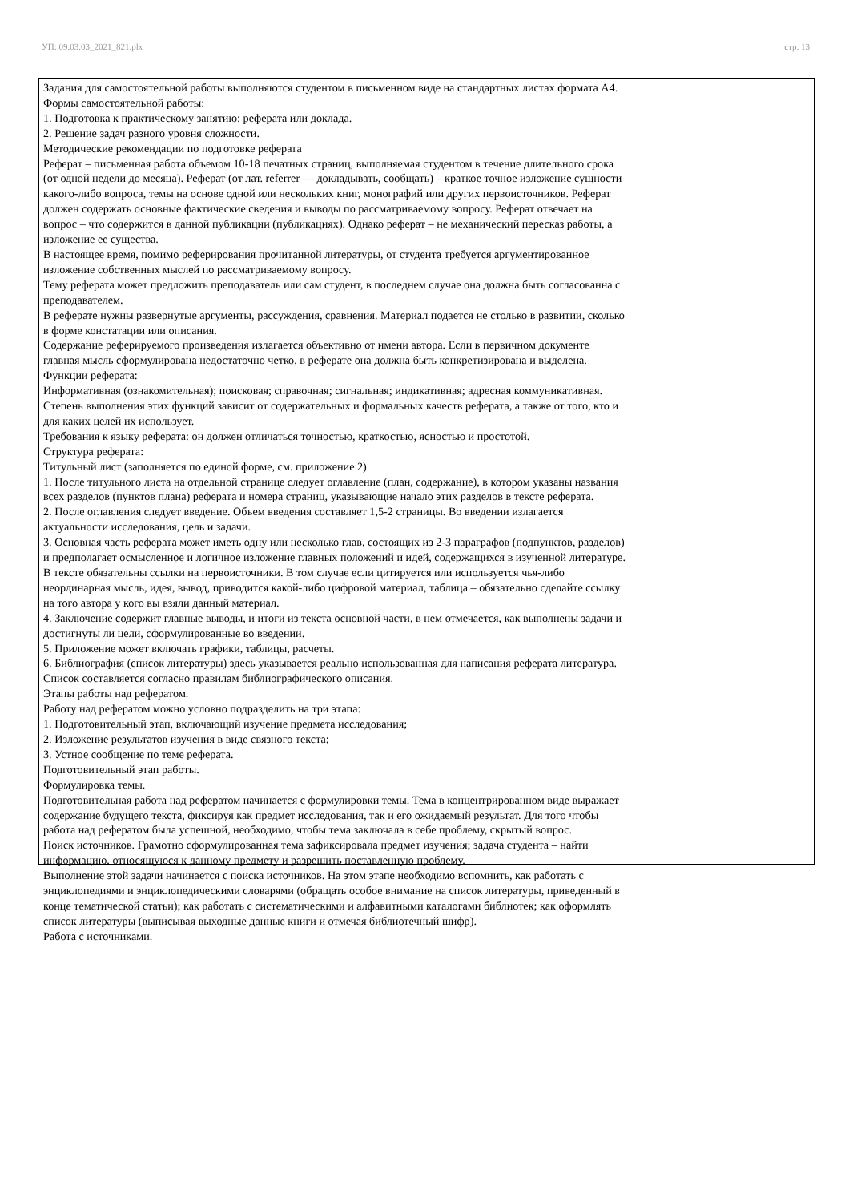УП: 09.03.03_2021_821.plx стр. 13
Задания для самостоятельной работы выполняются студентом в письменном виде на стандартных листах формата А4.
Формы самостоятельной работы:
1. Подготовка к практическому занятию: реферата или доклада.
2. Решение задач разного уровня сложности.
Методические рекомендации по подготовке реферата
Реферат – письменная работа объемом 10-18 печатных страниц, выполняемая студентом в течение длительного срока (от одной недели до месяца). Реферат (от лат. referrer — докладывать, сообщать) – краткое точное изложение сущности какого-либо вопроса, темы на основе одной или нескольких книг, монографий или других первоисточников. Реферат должен содержать основные фактические сведения и выводы по рассматриваемому вопросу. Реферат отвечает на вопрос – что содержится в данной публикации (публикациях). Однако реферат – не механический пересказ работы, а изложение ее существа.
В настоящее время, помимо реферирования прочитанной литературы, от студента требуется аргументированное изложение собственных мыслей по рассматриваемому вопросу.
Тему реферата может предложить преподаватель или сам студент, в последнем случае она должна быть согласованна с преподавателем.
В реферате нужны развернутые аргументы, рассуждения, сравнения. Материал подается не столько в развитии, сколько в форме констатации или описания.
Содержание реферируемого произведения излагается объективно от имени автора. Если в первичном документе главная мысль сформулирована недостаточно четко, в реферате она должна быть конкретизирована и выделена.
Функции реферата:
Информативная (ознакомительная); поисковая; справочная; сигнальная; индикативная; адресная коммуникативная. Степень выполнения этих функций зависит от содержательных и формальных качеств реферата, а также от того, кто и для каких целей их использует.
Требования к языку реферата: он должен отличаться точностью, краткостью, ясностью и простотой.
Структура реферата:
Титульный лист (заполняется по единой форме, см. приложение 2)
1. После титульного листа на отдельной странице следует оглавление (план, содержание), в котором указаны названия всех разделов (пунктов плана) реферата и номера страниц, указывающие начало этих разделов в тексте реферата.
2. После оглавления следует введение. Объем введения составляет 1,5-2 страницы. Во введении излагается актуальности исследования, цель и задачи.
3. Основная часть реферата может иметь одну или несколько глав, состоящих из 2-3 параграфов (подпунктов, разделов) и предполагает осмысленное и логичное изложение главных положений и идей, содержащихся в изученной литературе. В тексте обязательны ссылки на первоисточники. В том случае если цитируется или используется чья-либо неординарная мысль, идея, вывод, приводится какой-либо цифровой материал, таблица – обязательно сделайте ссылку на того автора у кого вы взяли данный материал.
4. Заключение содержит главные выводы, и итоги из текста основной части, в нем отмечается, как выполнены задачи и достигнуты ли цели, сформулированные во введении.
5. Приложение может включать графики, таблицы, расчеты.
6. Библиография (список литературы) здесь указывается реально использованная для написания реферата литература. Список составляется согласно правилам библиографического описания.
Этапы работы над рефератом.
Работу над рефератом можно условно подразделить на три этапа:
1. Подготовительный этап, включающий изучение предмета исследования;
2. Изложение результатов изучения в виде связного текста;
3. Устное сообщение по теме реферата.
Подготовительный этап работы.
Формулировка темы.
Подготовительная работа над рефератом начинается с формулировки темы. Тема в концентрированном виде выражает содержание будущего текста, фиксируя как предмет исследования, так и его ожидаемый результат. Для того чтобы работа над рефератом была успешной, необходимо, чтобы тема заключала в себе проблему, скрытый вопрос.
Поиск источников. Грамотно сформулированная тема зафиксировала предмет изучения; задача студента – найти информацию, относящуюся к данному предмету и разрешить поставленную проблему.
Выполнение этой задачи начинается с поиска источников. На этом этапе необходимо вспомнить, как работать с энциклопедиями и энциклопедическими словарями (обращать особое внимание на список литературы, приведенный в конце тематической статьи); как работать с систематическими и алфавитными каталогами библиотек; как оформлять список литературы (выписывая выходные данные книги и отмечая библиотечный шифр).
Работа с источниками.